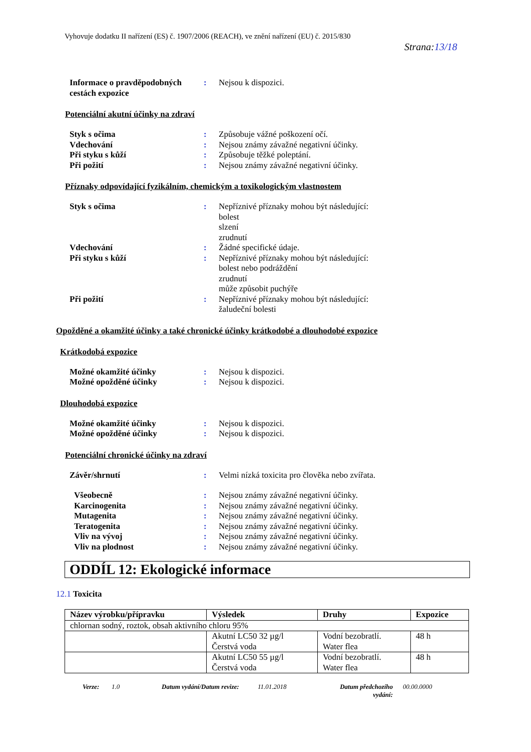Vyhovuje dodatku II nařízení (ES) č. 1907/2006 (REACH), ve znění nařízení (EU) č. 2015/830
Strana:13/18
Informace o pravděpodobných cestách expozice
: Nejsou k dispozici.
Potenciální akutní účinky na zdraví
Styk s očima : Způsobuje vážné poškození očí.
Vdechování : Nejsou známy závažné negativní účinky.
Při styku s kůží : Způsobuje těžké poleptání.
Při požití : Nejsou známy závažné negativní účinky.
Příznaky odpovídající fyzikálním, chemickým a toxikologickým vlastnostem
Styk s očima : Nepříznivé příznaky mohou být následující:
bolest
slzení
zrudnutí
Vdechování : Žádné specifické údaje.
Při styku s kůží : Nepříznivé příznaky mohou být následující:
bolest nebo podráždění
zrudnutí
může způsobit puchýře
Při požití : Nepříznivé příznaky mohou být následující:
žaludeční bolesti
Opožděné a okamžité účinky a také chronické účinky krátkodobé a dlouhodobé expozice
Krátkodobá expozice
Možné okamžité účinky : Nejsou k dispozici.
Možné opožděné účinky : Nejsou k dispozici.
Dlouhodobá expozice
Možné okamžité účinky : Nejsou k dispozici.
Možné opožděné účinky : Nejsou k dispozici.
Potenciální chronické účinky na zdraví
Závěr/shrnutí : Velmi nízká toxicita pro člověka nebo zvířata.
Všeobecně : Nejsou známy závažné negativní účinky.
Karcinogenita : Nejsou známy závažné negativní účinky.
Mutagenita : Nejsou známy závažné negativní účinky.
Teratogenita : Nejsou známy závažné negativní účinky.
Vliv na vývoj : Nejsou známy závažné negativní účinky.
Vliv na plodnost : Nejsou známy závažné negativní účinky.
ODDÍL 12: Ekologické informace
12.1 Toxicita
| Název výrobku/přípravku | Výsledek | Druhy | Expozice |
| --- | --- | --- | --- |
| chlornan sodný, roztok, obsah aktivního chloru 95% | | | |
| | Akutní LC50 32 µg/l Čerstvá voda | Vodní bezobratlí. Water flea | 48 h |
| | Akutní LC50 55 µg/l Čerstvá voda | Vodní bezobratlí. Water flea | 48 h |
Verze: 1.0 Datum vydání/Datum revize:
11.01.2018 Datum předchozího vydání:
00.00.0000